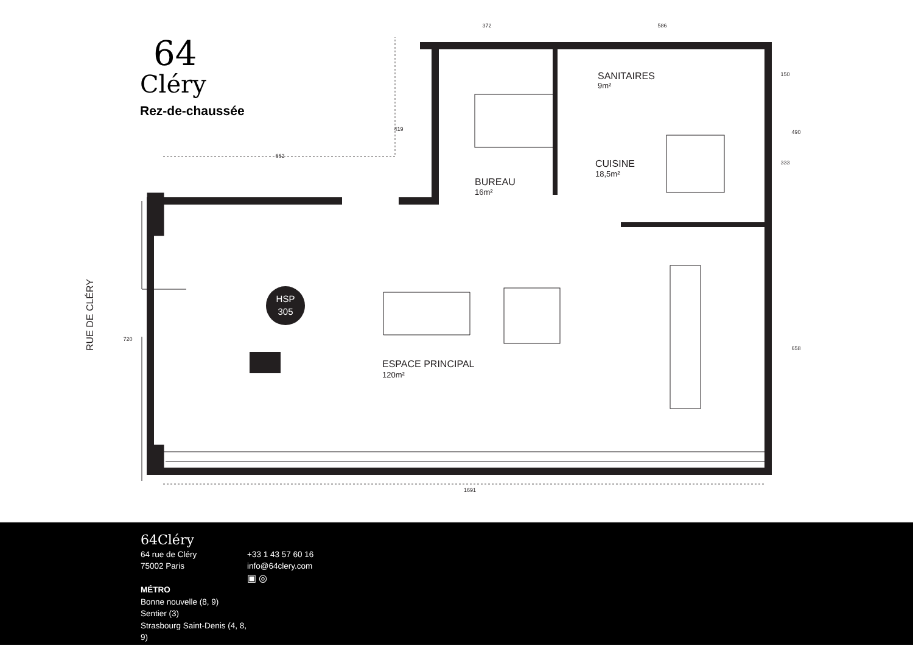HSP
305
BUREAU
16m²
SANITAIRES
9m²
CUISINE
18,5m²
ESPACE PRINCIPAL
120m²
RUE DE CLÉRY
372
586
662
1691
419
720
150
490
333
658
64
Cléry
Rez-de-chaussée
64Cléry
64 rue de Cléry
75002 Paris
MÉTRO
Bonne nouvelle (8, 9)
Sentier (3)
Strasbourg Saint-Denis (4, 8, 9)
+33 1 43 57 60 16
info@64clery.com
▣ ◎